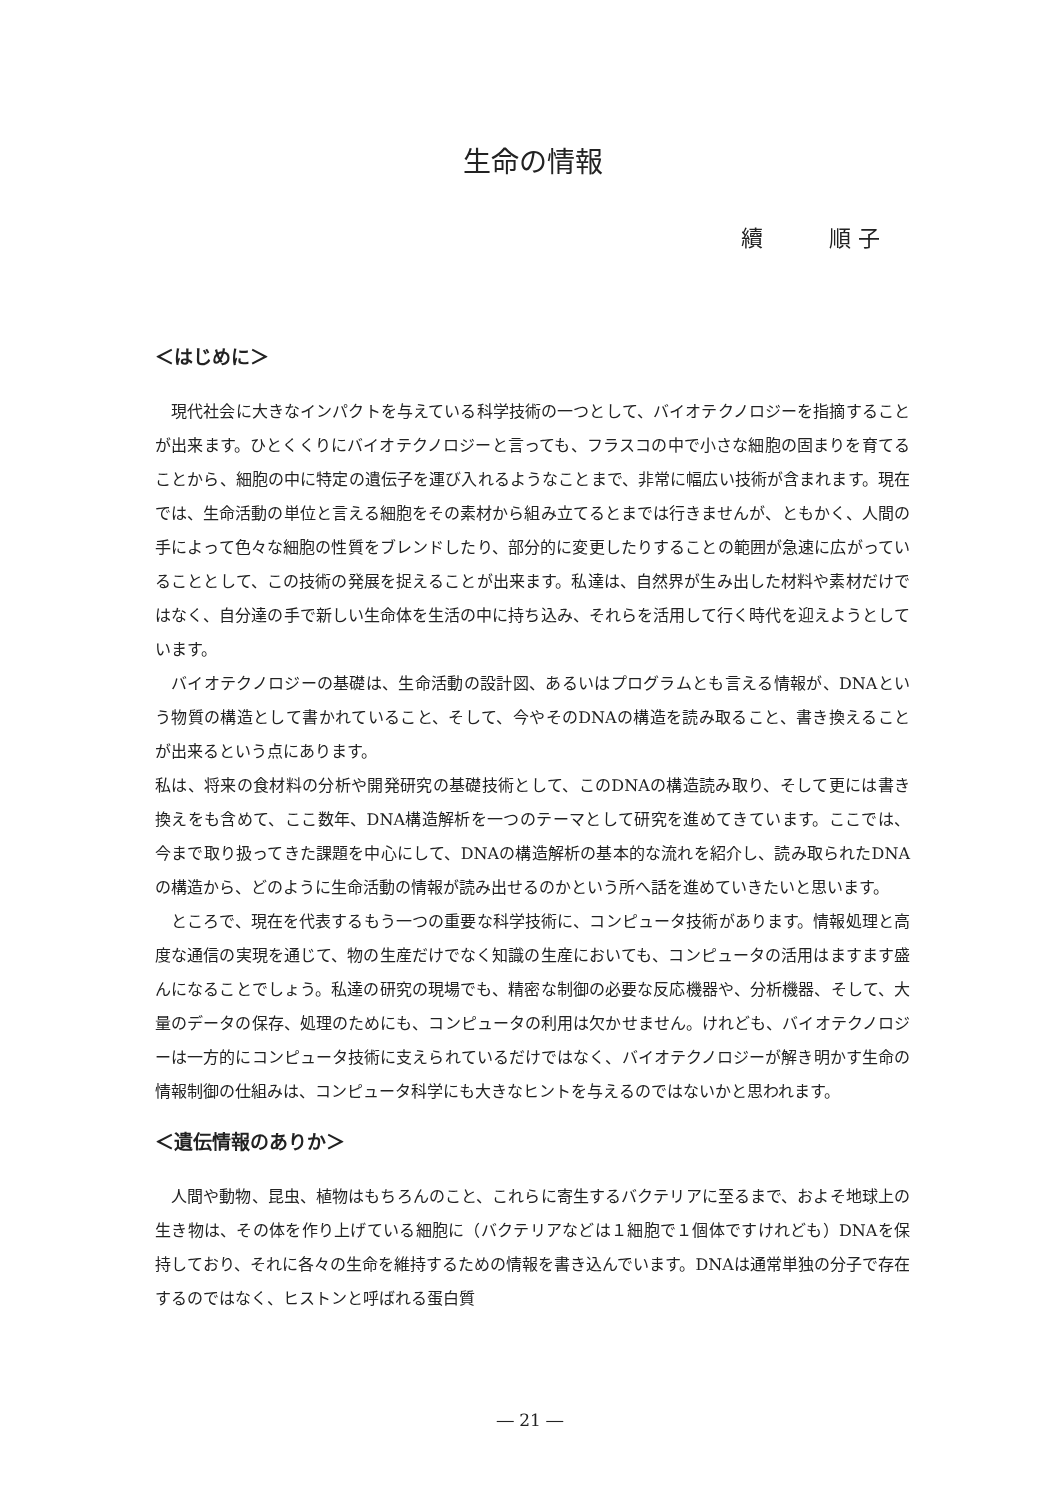生命の情報
續　　　順 子
＜はじめに＞
現代社会に大きなインパクトを与えている科学技術の一つとして、バイオテクノロジーを指摘することが出来ます。ひとくくりにバイオテクノロジーと言っても、フラスコの中で小さな細胞の固まりを育てることから、細胞の中に特定の遺伝子を運び入れるようなことまで、非常に幅広い技術が含まれます。現在では、生命活動の単位と言える細胞をその素材から組み立てるとまでは行きませんが、ともかく、人間の手によって色々な細胞の性質をブレンドしたり、部分的に変更したりすることの範囲が急速に広がっていることとして、この技術の発展を捉えることが出来ます。私達は、自然界が生み出した材料や素材だけではなく、自分達の手で新しい生命体を生活の中に持ち込み、それらを活用して行く時代を迎えようとしています。
バイオテクノロジーの基礎は、生命活動の設計図、あるいはプログラムとも言える情報が、DNAという物質の構造として書かれていること、そして、今やそのDNAの構造を読み取ること、書き換えることが出来るという点にあります。
私は、将来の食材料の分析や開発研究の基礎技術として、このDNAの構造読み取り、そして更には書き換えをも含めて、ここ数年、DNA構造解析を一つのテーマとして研究を進めてきています。ここでは、今まで取り扱ってきた課題を中心にして、DNAの構造解析の基本的な流れを紹介し、読み取られたDNAの構造から、どのように生命活動の情報が読み出せるのかという所へ話を進めていきたいと思います。
ところで、現在を代表するもう一つの重要な科学技術に、コンピュータ技術があります。情報処理と高度な通信の実現を通じて、物の生産だけでなく知識の生産においても、コンピュータの活用はますます盛んになることでしょう。私達の研究の現場でも、精密な制御の必要な反応機器や、分析機器、そして、大量のデータの保存、処理のためにも、コンピュータの利用は欠かせません。けれども、バイオテクノロジーは一方的にコンピュータ技術に支えられているだけではなく、バイオテクノロジーが解き明かす生命の情報制御の仕組みは、コンピュータ科学にも大きなヒントを与えるのではないかと思われます。
＜遺伝情報のありか＞
人間や動物、昆虫、植物はもちろんのこと、これらに寄生するバクテリアに至るまで、およそ地球上の生き物は、その体を作り上げている細胞に（バクテリアなどは１細胞で１個体ですけれども）DNAを保持しており、それに各々の生命を維持するための情報を書き込んでいます。DNAは通常単独の分子で存在するのではなく、ヒストンと呼ばれる蛋白質
― 21 ―